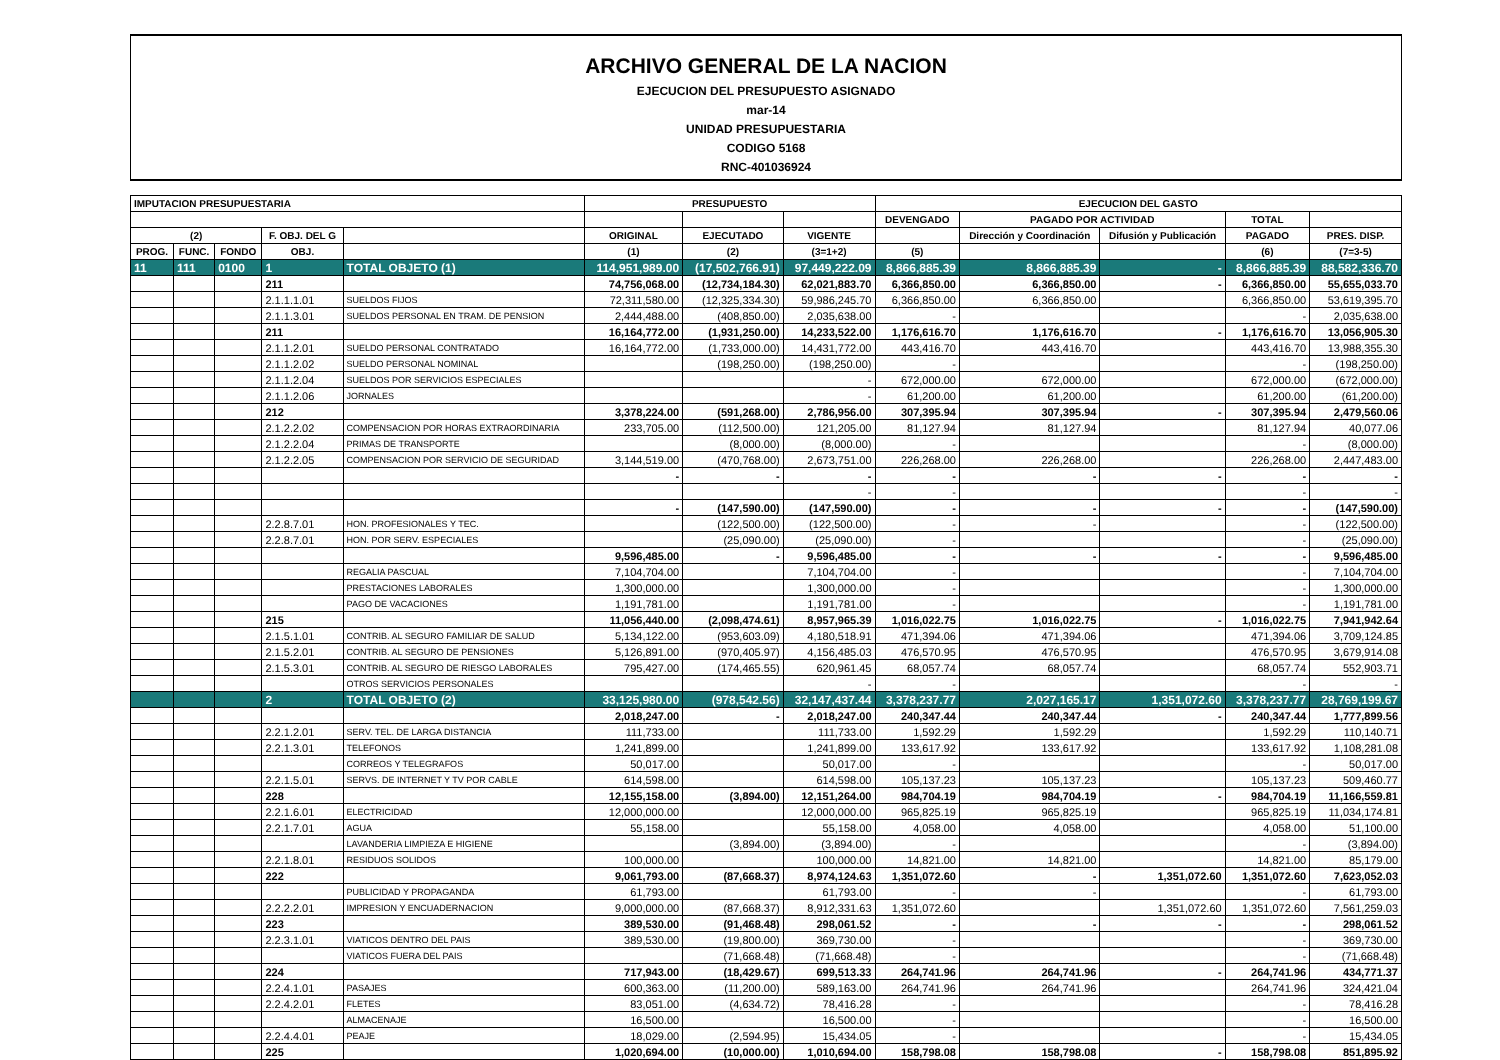ARCHIVO GENERAL DE LA NACION
EJECUCION DEL PRESUPUESTO ASIGNADO
mar-14
UNIDAD PRESUPUESTARIA
CODIGO 5168
RNC-401036924
| IMPUTACION PRESUPUESTARIA | | | | | PRESUPUESTO | | | EJECUCION DEL GASTO | | | | |
| --- | --- | --- | --- | --- | --- | --- | --- | --- | --- | --- | --- | --- |
| | | | | | | | | DEVENGADO | PAGADO POR ACTIVIDAD | | TOTAL | |
| (2) | | | F. OBJ. DEL G | | ORIGINAL | EJECUTADO | VIGENTE | | Dirección y Coordinación | Difusión y Publicación | PAGADO | PRES. DISP. |
| PROG. | FUNC. | FONDO | OBJ. | | (1) | (2) | (3=1+2) | (5) | | | (6) | (7=3-5) |
| 11 | 111 | 0100 | 1 | TOTAL OBJETO (1) | 114,951,989.00 | (17,502,766.91) | 97,449,222.09 | 8,866,885.39 | 8,866,885.39 | - | 8,866,885.39 | 88,582,336.70 |
| | | | 211 | | 74,756,068.00 | (12,734,184.30) | 62,021,883.70 | 6,366,850.00 | 6,366,850.00 | - | 6,366,850.00 | 55,655,033.70 |
| | | | 2.1.1.1.01 | SUELDOS FIJOS | 72,311,580.00 | (12,325,334.30) | 59,986,245.70 | 6,366,850.00 | 6,366,850.00 | | 6,366,850.00 | 53,619,395.70 |
| | | | 2.1.1.3.01 | SUELDOS PERSONAL EN TRAM. DE PENSION | 2,444,488.00 | (408,850.00) | 2,035,638.00 | - | | | - | 2,035,638.00 |
| | | | 211 | | 16,164,772.00 | (1,931,250.00) | 14,233,522.00 | 1,176,616.70 | 1,176,616.70 | - | 1,176,616.70 | 13,056,905.30 |
| | | | 2.1.1.2.01 | SUELDO PERSONAL CONTRATADO | 16,164,772.00 | (1,733,000.00) | 14,431,772.00 | 443,416.70 | 443,416.70 | | 443,416.70 | 13,988,355.30 |
| | | | 2.1.1.2.02 | SUELDO PERSONAL NOMINAL | | (198,250.00) | (198,250.00) | - | | | - | (198,250.00) |
| | | | 2.1.1.2.04 | SUELDOS POR SERVICIOS ESPECIALES | | | - | 672,000.00 | 672,000.00 | | 672,000.00 | (672,000.00) |
| | | | 2.1.1.2.06 | JORNALES | | | - | 61,200.00 | 61,200.00 | | 61,200.00 | (61,200.00) |
| | | | 212 | | 3,378,224.00 | (591,268.00) | 2,786,956.00 | 307,395.94 | 307,395.94 | - | 307,395.94 | 2,479,560.06 |
| | | | 2.1.2.2.02 | COMPENSACION POR HORAS EXTRAORDINARIA | 233,705.00 | (112,500.00) | 121,205.00 | 81,127.94 | 81,127.94 | | 81,127.94 | 40,077.06 |
| | | | 2.1.2.2.04 | PRIMAS DE TRANSPORTE | | (8,000.00) | (8,000.00) | - | | | - | (8,000.00) |
| | | | 2.1.2.2.05 | COMPENSACION POR SERVICIO DE SEGURIDAD | 3,144,519.00 | (470,768.00) | 2,673,751.00 | 226,268.00 | 226,268.00 | | 226,268.00 | 2,447,483.00 |
| | | | | | - | - | - | - | - | - | - | - |
| | | | | | | | - | - | | | - | - |
| | | | | | - | (147,590.00) | (147,590.00) | - | - | - | - | (147,590.00) |
| | | | 2.2.8.7.01 | HON. PROFESIONALES Y TEC. | | (122,500.00) | (122,500.00) | - | - | | - | (122,500.00) |
| | | | 2.2.8.7.01 | HON. POR SERV. ESPECIALES | | (25,090.00) | (25,090.00) | - | | | - | (25,090.00) |
| | | | | | 9,596,485.00 | - | 9,596,485.00 | - | - | - | - | 9,596,485.00 |
| | | | | REGALIA PASCUAL | 7,104,704.00 | | 7,104,704.00 | - | | | - | 7,104,704.00 |
| | | | | PRESTACIONES LABORALES | 1,300,000.00 | | 1,300,000.00 | - | | | - | 1,300,000.00 |
| | | | | PAGO DE VACACIONES | 1,191,781.00 | | 1,191,781.00 | - | | | - | 1,191,781.00 |
| | | | 215 | | 11,056,440.00 | (2,098,474.61) | 8,957,965.39 | 1,016,022.75 | 1,016,022.75 | - | 1,016,022.75 | 7,941,942.64 |
| | | | 2.1.5.1.01 | CONTRIB. AL SEGURO FAMILIAR DE SALUD | 5,134,122.00 | (953,603.09) | 4,180,518.91 | 471,394.06 | 471,394.06 | | 471,394.06 | 3,709,124.85 |
| | | | 2.1.5.2.01 | CONTRIB. AL SEGURO DE PENSIONES | 5,126,891.00 | (970,405.97) | 4,156,485.03 | 476,570.95 | 476,570.95 | | 476,570.95 | 3,679,914.08 |
| | | | 2.1.5.3.01 | CONTRIB. AL SEGURO DE RIESGO LABORALES | 795,427.00 | (174,465.55) | 620,961.45 | 68,057.74 | 68,057.74 | | 68,057.74 | 552,903.71 |
| | | | | OTROS SERVICIOS PERSONALES | | | - | - | | | - | - |
| | | | 2 | TOTAL OBJETO (2) | 33,125,980.00 | (978,542.56) | 32,147,437.44 | 3,378,237.77 | 2,027,165.17 | 1,351,072.60 | 3,378,237.77 | 28,769,199.67 |
| | | | | | 2,018,247.00 | - | 2,018,247.00 | 240,347.44 | 240,347.44 | - | 240,347.44 | 1,777,899.56 |
| | | | 2.2.1.2.01 | SERV. TEL. DE LARGA DISTANCIA | 111,733.00 | | 111,733.00 | 1,592.29 | 1,592.29 | | 1,592.29 | 110,140.71 |
| | | | 2.2.1.3.01 | TELEFONOS | 1,241,899.00 | | 1,241,899.00 | 133,617.92 | 133,617.92 | | 133,617.92 | 1,108,281.08 |
| | | | | CORREOS Y TELEGRAFOS | 50,017.00 | | 50,017.00 | - | | | - | 50,017.00 |
| | | | 2.2.1.5.01 | SERVS. DE INTERNET Y TV POR CABLE | 614,598.00 | | 614,598.00 | 105,137.23 | 105,137.23 | | 105,137.23 | 509,460.77 |
| | | | 228 | | 12,155,158.00 | (3,894.00) | 12,151,264.00 | 984,704.19 | 984,704.19 | - | 984,704.19 | 11,166,559.81 |
| | | | 2.2.1.6.01 | ELECTRICIDAD | 12,000,000.00 | | 12,000,000.00 | 965,825.19 | 965,825.19 | | 965,825.19 | 11,034,174.81 |
| | | | 2.2.1.7.01 | AGUA | 55,158.00 | | 55,158.00 | 4,058.00 | 4,058.00 | | 4,058.00 | 51,100.00 |
| | | | | LAVANDERIA LIMPIEZA E HIGIENE | | (3,894.00) | (3,894.00) | - | | | - | (3,894.00) |
| | | | 2.2.1.8.01 | RESIDUOS SOLIDOS | 100,000.00 | | 100,000.00 | 14,821.00 | 14,821.00 | | 14,821.00 | 85,179.00 |
| | | | 222 | | 9,061,793.00 | (87,668.37) | 8,974,124.63 | 1,351,072.60 | - | 1,351,072.60 | 1,351,072.60 | 7,623,052.03 |
| | | | | PUBLICIDAD Y PROPAGANDA | 61,793.00 | | 61,793.00 | - | - | | - | 61,793.00 |
| | | | 2.2.2.2.01 | IMPRESION Y ENCUADERNACION | 9,000,000.00 | (87,668.37) | 8,912,331.63 | 1,351,072.60 | | 1,351,072.60 | 1,351,072.60 | 7,561,259.03 |
| | | | 223 | | 389,530.00 | (91,468.48) | 298,061.52 | - | - | - | - | 298,061.52 |
| | | | 2.2.3.1.01 | VIATICOS DENTRO DEL PAIS | 389,530.00 | (19,800.00) | 369,730.00 | - | | | - | 369,730.00 |
| | | | | VIATICOS FUERA DEL PAIS | | (71,668.48) | (71,668.48) | - | | | - | (71,668.48) |
| | | | 224 | | 717,943.00 | (18,429.67) | 699,513.33 | 264,741.96 | 264,741.96 | - | 264,741.96 | 434,771.37 |
| | | | 2.2.4.1.01 | PASAJES | 600,363.00 | (11,200.00) | 589,163.00 | 264,741.96 | 264,741.96 | | 264,741.96 | 324,421.04 |
| | | | 2.2.4.2.01 | FLETES | 83,051.00 | (4,634.72) | 78,416.28 | - | | | - | 78,416.28 |
| | | | | ALMACENAJE | 16,500.00 | | 16,500.00 | - | | | - | 16,500.00 |
| | | | 2.2.4.4.01 | PEAJE | 18,029.00 | (2,594.95) | 15,434.05 | - | | | - | 15,434.05 |
| | | | 225 | | 1,020,694.00 | (10,000.00) | 1,010,694.00 | 158,798.08 | 158,798.08 | - | 158,798.08 | 851,895.92 |